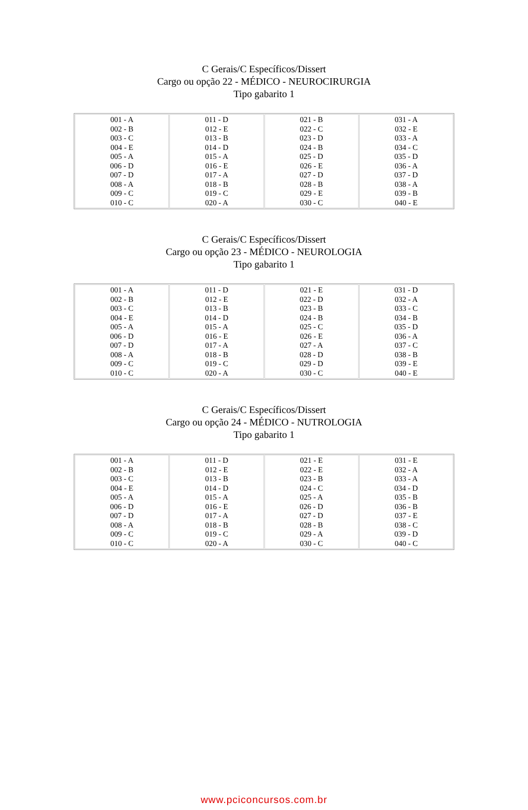C Gerais/C Específicos/Dissert
Cargo ou opção 22 - MÉDICO - NEUROCIRURGIA
Tipo gabarito 1
| 001 - A 002 - B 003 - C 004 - E 005 - A 006 - D 007 - D 008 - A 009 - C 010 - C | 011 - D 012 - E 013 - B 014 - D 015 - A 016 - E 017 - A 018 - B 019 - C 020 - A | 021 - B 022 - C 023 - D 024 - B 025 - D 026 - E 027 - D 028 - B 029 - E 030 - C | 031 - A 032 - E 033 - A 034 - C 035 - D 036 - A 037 - D 038 - A 039 - B 040 - E |
C Gerais/C Específicos/Dissert
Cargo ou opção 23 - MÉDICO - NEUROLOGIA
Tipo gabarito 1
| 001 - A 002 - B 003 - C 004 - E 005 - A 006 - D 007 - D 008 - A 009 - C 010 - C | 011 - D 012 - E 013 - B 014 - D 015 - A 016 - E 017 - A 018 - B 019 - C 020 - A | 021 - E 022 - D 023 - B 024 - B 025 - C 026 - E 027 - A 028 - D 029 - D 030 - C | 031 - D 032 - A 033 - C 034 - B 035 - D 036 - A 037 - C 038 - B 039 - E 040 - E |
C Gerais/C Específicos/Dissert
Cargo ou opção 24 - MÉDICO - NUTROLOGIA
Tipo gabarito 1
| 001 - A 002 - B 003 - C 004 - E 005 - A 006 - D 007 - D 008 - A 009 - C 010 - C | 011 - D 012 - E 013 - B 014 - D 015 - A 016 - E 017 - A 018 - B 019 - C 020 - A | 021 - E 022 - E 023 - B 024 - C 025 - A 026 - D 027 - D 028 - B 029 - A 030 - C | 031 - E 032 - A 033 - A 034 - D 035 - B 036 - B 037 - E 038 - C 039 - D 040 - C |
www.pciconcursos.com.br